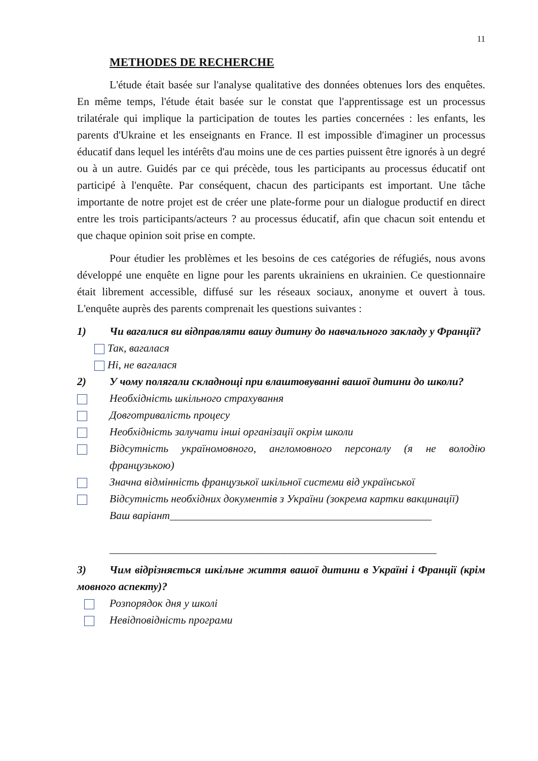11
METHODES DE RECHERCHE
L'étude était basée sur l'analyse qualitative des données obtenues lors des enquêtes. En même temps, l'étude était basée sur le constat que l'apprentissage est un processus trilatérale qui implique la participation de toutes les parties concernées : les enfants, les parents d'Ukraine et les enseignants en France. Il est impossible d'imaginer un processus éducatif dans lequel les intérêts d'au moins une de ces parties puissent être ignorés à un degré ou à un autre. Guidés par ce qui précède, tous les participants au processus éducatif ont participé à l'enquête. Par conséquent, chacun des participants est important. Une tâche importante de notre projet est de créer une plate-forme pour un dialogue productif en direct entre les trois participants/acteurs ? au processus éducatif, afin que chacun soit entendu et que chaque opinion soit prise en compte.
Pour étudier les problèmes et les besoins de ces catégories de réfugiés, nous avons développé une enquête en ligne pour les parents ukrainiens en ukrainien. Ce questionnaire était librement accessible, diffusé sur les réseaux sociaux, anonyme et ouvert à tous. L'enquête auprès des parents comprenait les questions suivantes :
1) Чи вагалися ви відправляти вашу дитину до навчального закладу у Франції?
Так, вагалася
Ні, не вагалася
2) У чому полягали складнощі при влаштовуванні вашої дитини до школи?
Необхідність шкільного страхування
Довготривалість процесу
Необхідність залучати інші організації окрім школи
Відсутність україномовного, англомовного персоналу (я не володію французькою)
Значна відмінність французької шкільної системи від української
Відсутність необхідних документів з України (зокрема картки вакцинації)
Ваш варіант________________________________________________
____________________________________________________________
3) Чим відрізняється шкільне життя вашої дитини в Україні і Франції (крім мовного аспекту)?
Розпорядок дня у школі
Невідповідність програми